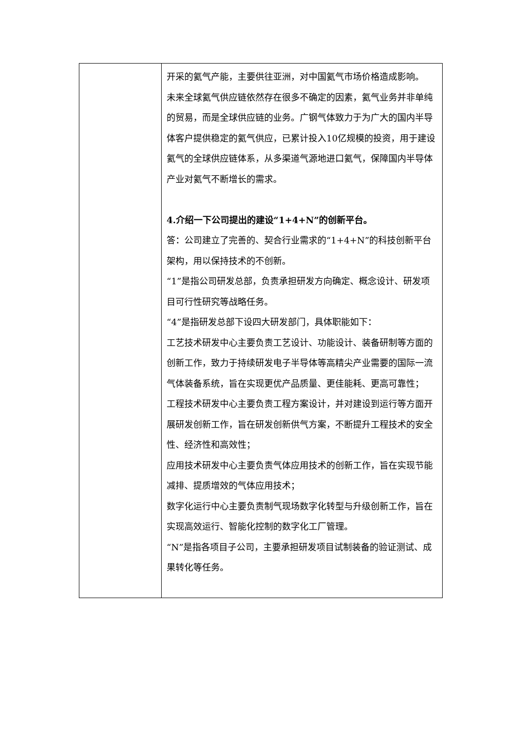| | 开采的氦气产能，主要供往亚洲，对中国氦气市场价格造成影响。 未来全球氦气供应链依然存在很多不确定的因素，氦气业务并非单纯的贸易，而是全球供应链的业务。广钢气体致力于为广大的国内半导体客户提供稳定的氦气供应，已累计投入10亿规模的投资，用于建设氦气的全球供应链体系，从多渠道气源地进口氦气，保障国内半导体产业对氦气不断增长的需求。 4.介绍一下公司提出的建设“1+4+N”的创新平台。 答：公司建立了完善的、契合行业需求的“1+4+N”的科技创新平台架构，用以保持技术的不创新。 “1”是指公司研发总部，负责承担研发方向确定、概念设计、研发项目可行性研究等战略任务。 “4”是指研发总部下设四大研发部门，具体职能如下： 工艺技术研发中心主要负责工艺设计、功能设计、装备研制等方面的创新工作，致力于持续研发电子半导体等高精尖产业需要的国际一流气体装备系统，旨在实现更优产品质量、更佳能耗、更高可靠性； 工程技术研发中心主要负责工程方案设计，并对建设到运行等方面开展研发创新工作，旨在研发创新供气方案，不断提升工程技术的安全性、经济性和高效性； 应用技术研发中心主要负责气体应用技术的创新工作，旨在实现节能减排、提质增效的气体应用技术； 数字化运行中心主要负责制气现场数字化转型与升级创新工作，旨在实现高效运行、智能化控制的数字化工厂管理。 “N”是指各项目子公司，主要承担研发项目试制装备的验证测试、成果转化等任务。 |